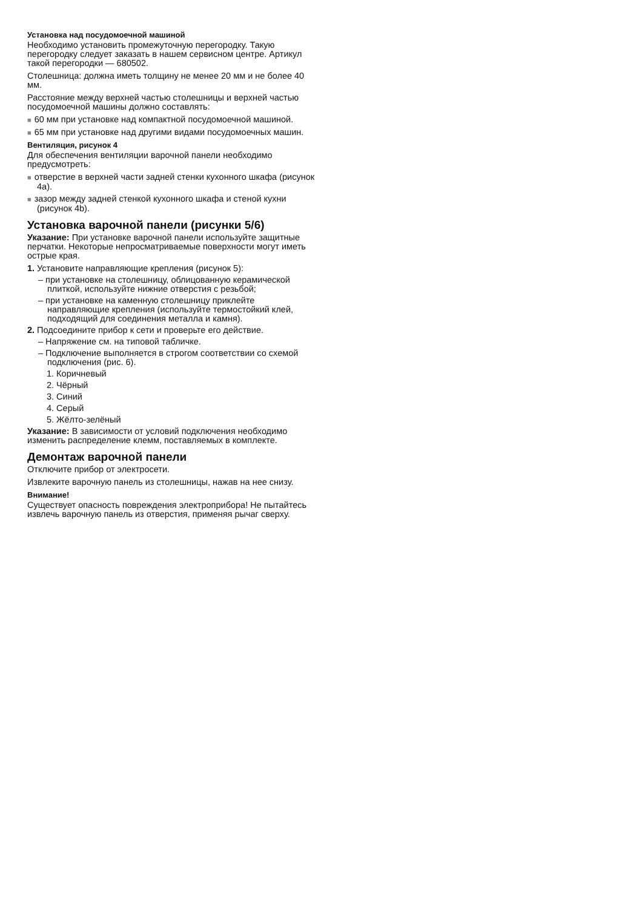Установка над посудомоечной машиной
Необходимо установить промежуточную перегородку. Такую перегородку следует заказать в нашем сервисном центре. Артикул такой перегородки — 680502.
Столешница: должна иметь толщину не менее 20 мм и не более 40 мм.
Расстояние между верхней частью столешницы и верхней частью посудомоечной машины должно составлять:
■ 60 мм при установке над компактной посудомоечной машиной.
■ 65 мм при установке над другими видами посудомоечных машин.
Вентиляция, рисунок 4
Для обеспечения вентиляции варочной панели необходимо предусмотреть:
■ отверстие в верхней части задней стенки кухонного шкафа (рисунок 4a).
■ зазор между задней стенкой кухонного шкафа и стеной кухни (рисунок 4b).
Установка варочной панели (рисунки 5/6)
Указание: При установке варочной панели используйте защитные перчатки. Некоторые непросматриваемые поверхности могут иметь острые края.
1. Установите направляющие крепления (рисунок 5):
– при установке на столешницу, облицованную керамической плиткой, используйте нижние отверстия с резьбой;
– при установке на каменную столешницу приклейте направляющие крепления (используйте термостойкий клей, подходящий для соединения металла и камня).
2. Подсоедините прибор к сети и проверьте его действие.
– Напряжение см. на типовой табличке.
– Подключение выполняется в строгом соответствии со схемой подключения (рис. 6).
1. Коричневый
2. Чёрный
3. Синий
4. Серый
5. Жёлто-зелёный
Указание: В зависимости от условий подключения необходимо изменить распределение клемм, поставляемых в комплекте.
Демонтаж варочной панели
Отключите прибор от электросети.
Извлеките варочную панель из столешницы, нажав на нее снизу.
Внимание!
Существует опасность повреждения электроприбора! Не пытайтесь извлечь варочную панель из отверстия, применяя рычаг сверху.